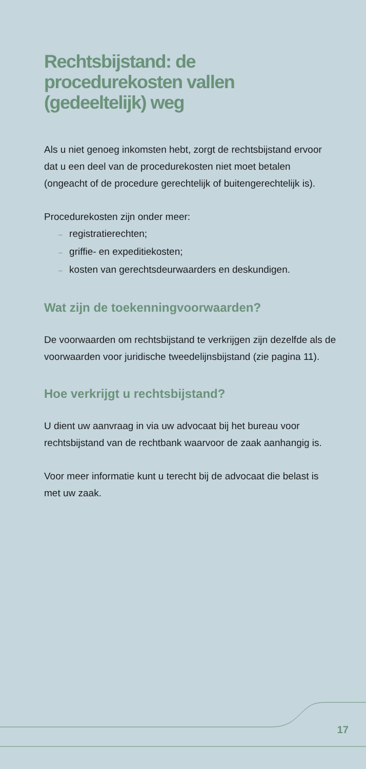Rechtsbijstand: de procedurekosten vallen (gedeeltelijk) weg
Als u niet genoeg inkomsten hebt, zorgt de rechtsbijstand ervoor dat u een deel van de procedurekosten niet moet betalen (ongeacht of de procedure gerechtelijk of buitengerechtelijk is).
Procedurekosten zijn onder meer:
– registratierechten;
– griffie- en expeditiekosten;
– kosten van gerechtsdeurwaarders en deskundigen.
Wat zijn de toekenningvoorwaarden?
De voorwaarden om rechtsbijstand te verkrijgen zijn dezelfde als de voorwaarden voor juridische tweedelijnsbijstand (zie pagina 11).
Hoe verkrijgt u rechtsbijstand?
U dient uw aanvraag in via uw advocaat bij het bureau voor rechtsbijstand van de rechtbank waarvoor de zaak aanhangig is.
Voor meer informatie kunt u terecht bij de advocaat die belast is met uw zaak.
17